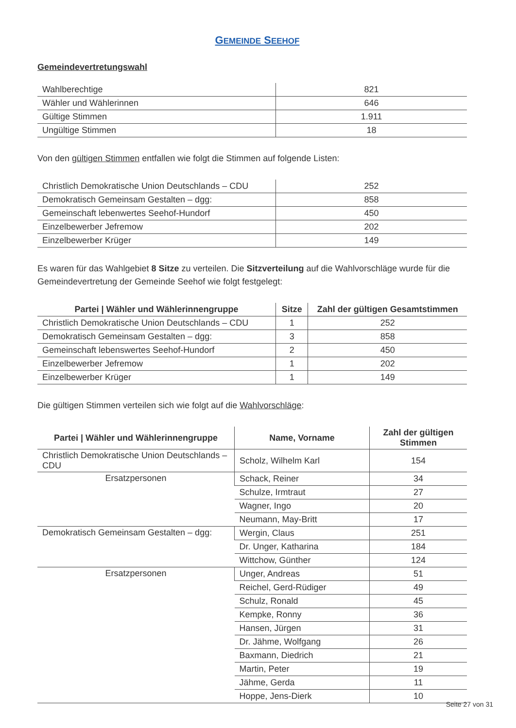GEMEINDE SEEHOF
Gemeindevertretungswahl
| Wahlberechtige | 821 |
| Wähler und Wählerinnen | 646 |
| Gültige Stimmen | 1.911 |
| Ungültige Stimmen | 18 |
Von den gültigen Stimmen entfallen wie folgt die Stimmen auf folgende Listen:
| Christlich Demokratische Union Deutschlands – CDU | 252 |
| Demokratisch Gemeinsam Gestalten – dgg: | 858 |
| Gemeinschaft lebenwertes Seehof-Hundorf | 450 |
| Einzelbewerber Jefremow | 202 |
| Einzelbewerber Krüger | 149 |
Es waren für das Wahlgebiet 8 Sitze zu verteilen. Die Sitzverteilung auf die Wahlvorschläge wurde für die Gemeindevertretung der Gemeinde Seehof wie folgt festgelegt:
| Partei / Wähler und Wählerinnengruppe | Sitze | Zahl der gültigen Gesamtstimmen |
| --- | --- | --- |
| Christlich Demokratische Union Deutschlands – CDU | 1 | 252 |
| Demokratisch Gemeinsam Gestalten – dgg: | 3 | 858 |
| Gemeinschaft lebenswertes Seehof-Hundorf | 2 | 450 |
| Einzelbewerber Jefremow | 1 | 202 |
| Einzelbewerber Krüger | 1 | 149 |
Die gültigen Stimmen verteilen sich wie folgt auf die Wahlvorschläge:
| Partei / Wähler und Wählerinnengruppe | Name, Vorname | Zahl der gültigen Stimmen |
| --- | --- | --- |
| Christlich Demokratische Union Deutschlands – CDU | Scholz, Wilhelm Karl | 154 |
| Ersatzpersonen | Schack, Reiner | 34 |
| | Schulze, Irmtraut | 27 |
| | Wagner, Ingo | 20 |
| | Neumann, May-Britt | 17 |
| Demokratisch Gemeinsam Gestalten – dgg: | Wergin, Claus | 251 |
| | Dr. Unger, Katharina | 184 |
| | Wittchow, Günther | 124 |
| Ersatzpersonen | Unger, Andreas | 51 |
| | Reichel, Gerd-Rüdiger | 49 |
| | Schulz, Ronald | 45 |
| | Kempke, Ronny | 36 |
| | Hansen, Jürgen | 31 |
| | Dr. Jähme, Wolfgang | 26 |
| | Baxmann, Diedrich | 21 |
| | Martin, Peter | 19 |
| | Jähme, Gerda | 11 |
| | Hoppe, Jens-Dierk | 10 |
Seite 27 von 31